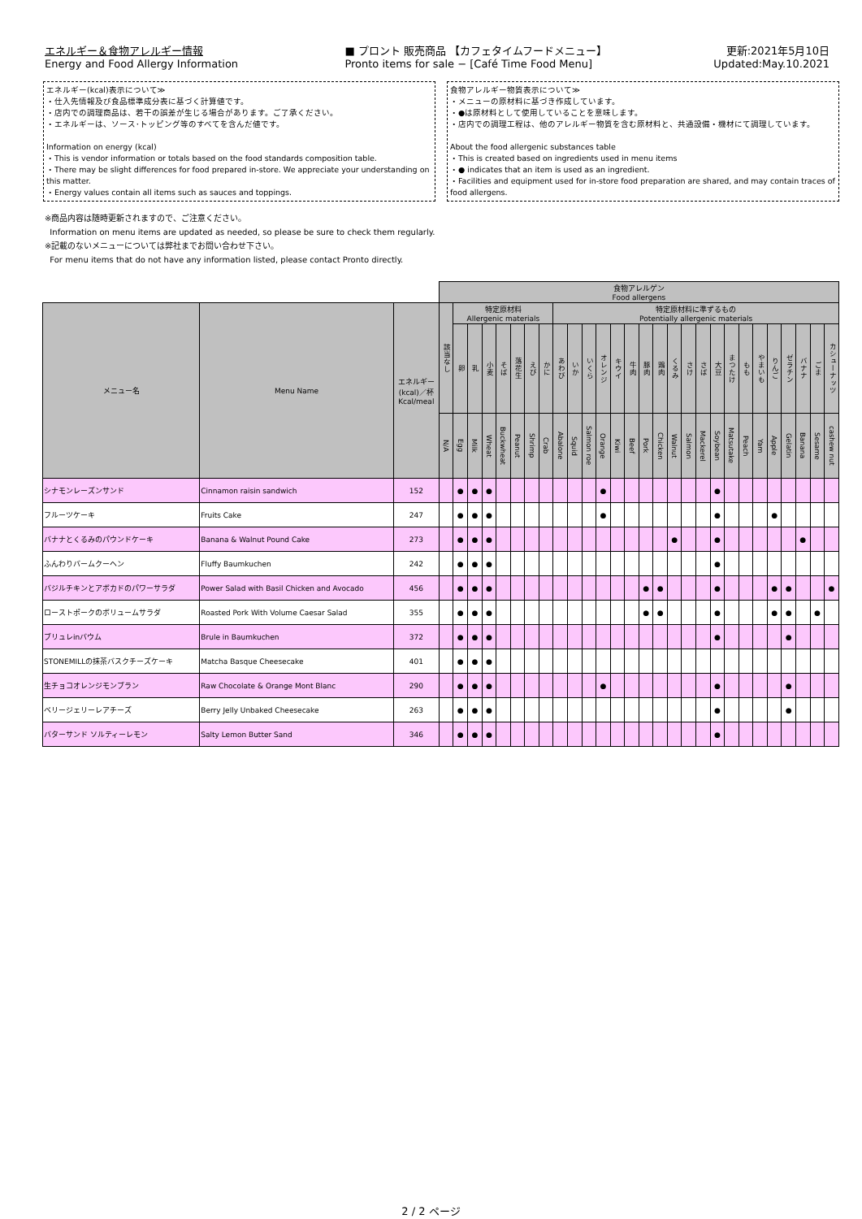エネルギー＆食物アレルギー情報
Energy and Food Allergy Information
■ プロント 販売商品 【カフェタイムフードメニュー】
Pronto items for sale − [Café Time Food Menu]
更新:2021年5月10日
Updated:May.10.2021
エネルギー(kcal)表示について≫
・仕入先情報及び食品標準成分表に基づく計算値です。
・店内での調理商品は、若干の誤差が生じる場合があります。ご了承ください。
・エネルギーは、ソース･トッピング等のすべてを含んだ値です。
Information on energy (kcal)
・This is vendor information or totals based on the food standards composition table.
・There may be slight differences for food prepared in-store. We appreciate your understanding on this matter.
・Energy values contain all items such as sauces and toppings.
食物アレルギー物質表示について≫
・メニューの原材料に基づき作成しています。
・●は原材料として使用していることを意味します。
・店内での調理工程は、他のアレルギー物質を含む原材料と、共通設備・機材にて調理しています。
About the food allergenic substances table
・This is created based on ingredients used in menu items
・● indicates that an item is used as an ingredient.
・Facilities and equipment used for in-store food preparation are shared, and may contain traces of food allergens.
※商品内容は随時更新されますので、ご注意ください。
Information on menu items are updated as needed, so please be sure to check them regularly.
※記載のないメニューについては弊社までお問い合わせ下さい。
For menu items that do not have any information listed, please contact Pronto directly.
| | | | 食物アレルゲン Food allergens | | | | | | | | | | | | | | | | | | | | | | | | | | | |
| メニュー名 | Menu Name | エネルギー (kcal)／杯 Kcal/meal | 該当なし | 特定原材料 Allergenic materials | | | | | | | 特定原材料に準ずるもの Potentially allergenic materials | | | | | | | | | | | | | | | | | | | |
| | | | | 卵 | 乳 | 小麦 | そば | 落花生 | えび | かに | あわび | いか | いくら | オレンジ | キウイ | 牛肉 | 豚肉 | 鶏肉 | くるみ | さけ | さば | 大豆 | まつたけ | もも | やまいも | りんご | ゼラチン | バナナ | ごま | カシューナッツ |
| | | | N/A | Egg | Milk | Wheat | Buckwheat | Peanut | Shrimp | Crab | Abalone | Squid | Salmon roe | Orange | Kiwi | Beef | Pork | Chicken | Walnut | Salmon | Mackerel | Soybean | Matsutake | Peach | Yam | Apple | Gelatin | Banana | Sesame | cashew nut |
| シナモンレーズンサンド | Cinnamon raisin sandwich | 152 | | ● | ● | ● | | | | | | | | ● | | | | | | | | ● | | | | | | | | |
| フルーツケーキ | Fruits Cake | 247 | | ● | ● | ● | | | | | | | | ● | | | | | | | | ● | | | | ● | | | | |
| バナナとくるみのパウンドケーキ | Banana & Walnut Pound Cake | 273 | | ● | ● | ● | | | | | | | | | | | | | ● | | | ● | | | | | | ● | | |
| ふんわりバームクーヘン | Fluffy Baumkuchen | 242 | | ● | ● | ● | | | | | | | | | | | | | | | | ● | | | | | | | | |
| バジルチキンとアボカドのパワーサラダ | Power Salad with Basil Chicken and Avocado | 456 | | ● | ● | ● | | | | | | | | | | | ● | ● | | | | ● | | | | ● | ● | | | ● |
| ローストポークのボリュームサラダ | Roasted Pork With Volume Caesar Salad | 355 | | ● | ● | ● | | | | | | | | | | | ● | ● | | | | ● | | | | ● | ● | | ● | |
| ブリュレinバウム | Brule in Baumkuchen | 372 | | ● | ● | ● | | | | | | | | | | | | | | | | ● | | | | | ● | | | |
| STONEMILLの抹茶バスクチーズケーキ | Matcha Basque Cheesecake | 401 | | ● | ● | ● | | | | | | | | | | | | | | | | | | | | | | | | |
| 生チョコオレンジモンブラン | Raw Chocolate & Orange Mont Blanc | 290 | | ● | ● | ● | | | | | | | | ● | | | | | | | | ● | | | | | ● | | | |
| ベリージェリーレアチーズ | Berry Jelly Unbaked Cheesecake | 263 | | ● | ● | ● | | | | | | | | | | | | | | | | ● | | | | | ● | | | |
| バターサンド ソルティーレモン | Salty Lemon Butter Sand | 346 | | ● | ● | ● | | | | | | | | | | | | | | | | ● | | | | | | | | |
2 / 2 ページ